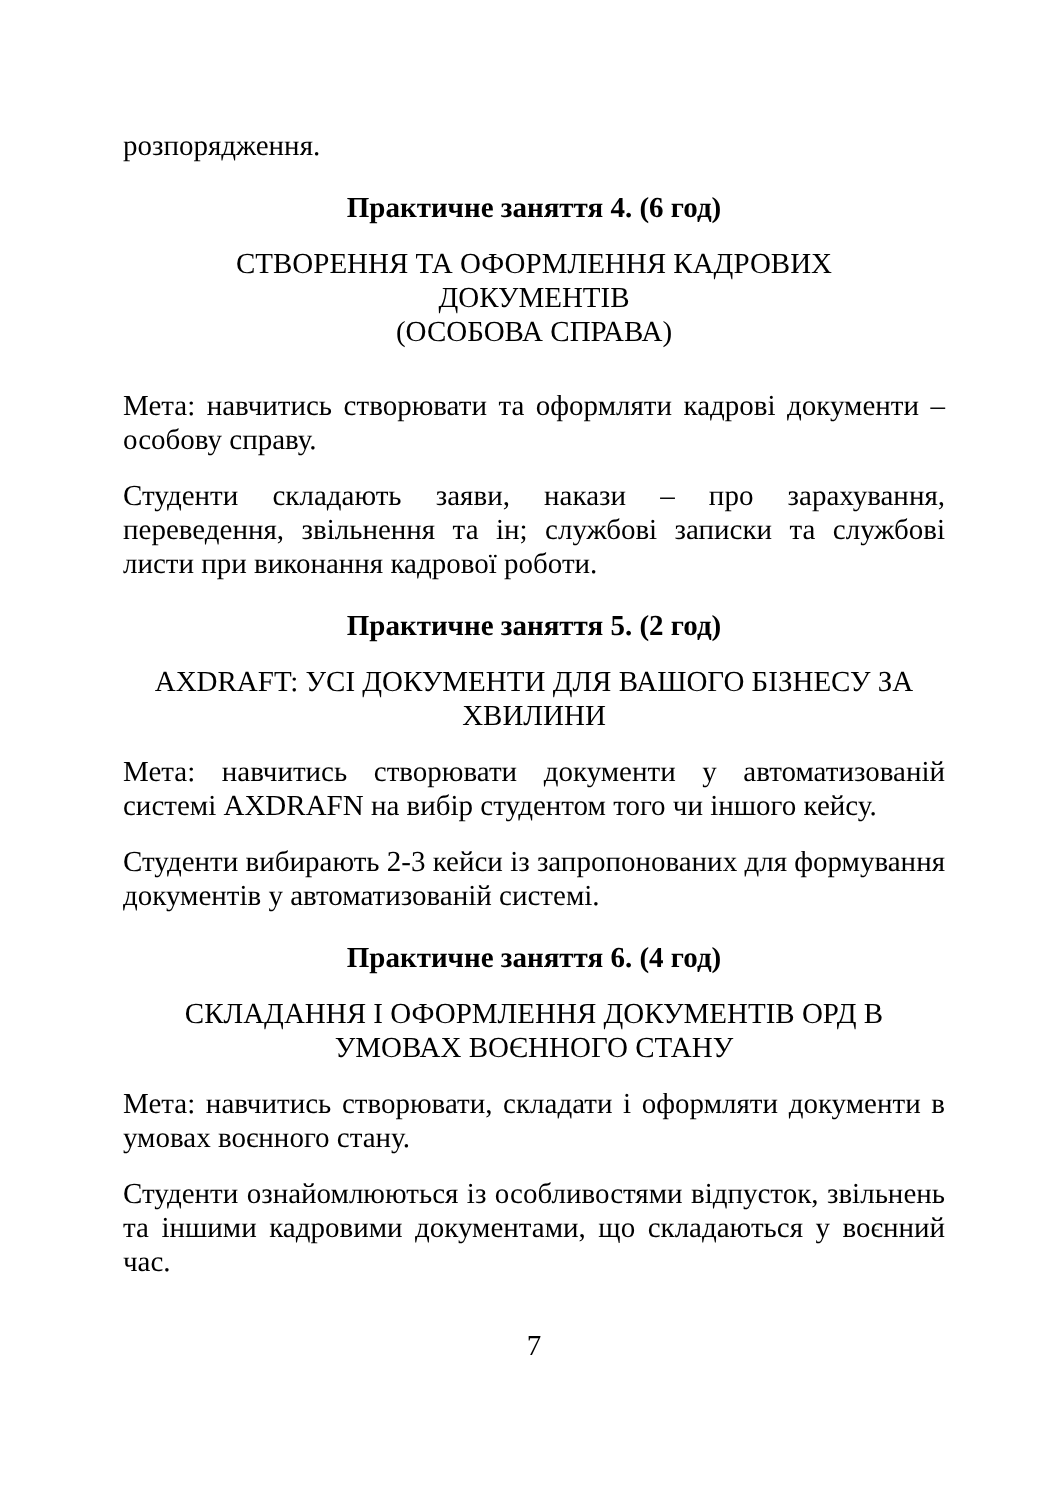розпорядження.
Практичне заняття 4. (6 год)
СТВОРЕННЯ ТА ОФОРМЛЕННЯ КАДРОВИХ
ДОКУМЕНТІВ
(ОСОБОВА СПРАВА)
Мета: навчитись створювати та оформляти кадрові документи – особову справу.
Студенти складають заяви, накази – про зарахування, переведення, звільнення та ін; службові записки та службові листи при виконання кадрової роботи.
Практичне заняття 5. (2 год)
AXDRAFT: УСІ ДОКУМЕНТИ ДЛЯ ВАШОГО БІЗНЕСУ ЗА ХВИЛИНИ
Мета: навчитись створювати документи у автоматизованій системі AXDRAFN на вибір студентом того чи іншого кейсу.
Студенти вибирають 2-3 кейси із запропонованих для формування документів у автоматизованій системі.
Практичне заняття 6. (4 год)
СКЛАДАННЯ І ОФОРМЛЕННЯ ДОКУМЕНТІВ ОРД В УМОВАХ ВОЄННОГО СТАНУ
Мета: навчитись створювати, складати і оформляти документи в умовах воєнного стану.
Студенти ознайомлюються із особливостями відпусток, звільнень та іншими кадровими документами, що складаються у воєнний час.
7